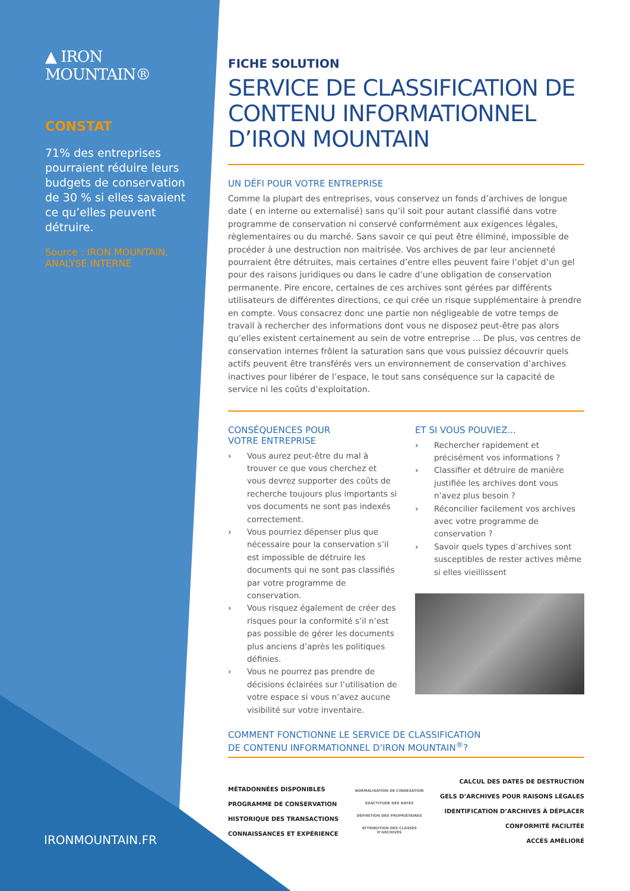▲ IRON MOUNTAIN®
CONSTAT
71% des entreprises pourraient réduire leurs budgets de conservation de 30 % si elles savaient ce qu’elles peuvent détruire.
Source : IRON MOUNTAIN, ANALYSE INTERNE
IRONMOUNTAIN.FR
FICHE SOLUTION
SERVICE DE CLASSIFICATION DE CONTENU INFORMATIONNEL D’IRON MOUNTAIN
UN DÉFI POUR VOTRE ENTREPRISE
Comme la plupart des entreprises, vous conservez un fonds d’archives de longue date ( en interne ou externalisé) sans qu’il soit pour autant classifié dans votre programme de conservation ni conservé conformément aux exigences légales, règlementaires ou du marché. Sans savoir ce qui peut être éliminé, impossible de procéder à une destruction non maitrisée. Vos archives de par leur ancienneté pourraient être détruites, mais certaines d’entre elles peuvent faire l’objet d’un gel pour des raisons juridiques ou dans le cadre d’une obligation de conservation permanente. Pire encore, certaines de ces archives sont gérées par différents utilisateurs de différentes directions, ce qui crée un risque supplémentaire à prendre en compte. Vous consacrez donc une partie non négligeable de votre temps de travail à rechercher des informations dont vous ne disposez peut-être pas alors qu’elles existent certainement au sein de votre entreprise ... De plus, vos centres de conservation internes frôlent la saturation sans que vous puissiez découvrir quels actifs peuvent être transférés vers un environnement de conservation d’archives inactives pour libérer de l’espace, le tout sans conséquence sur la capacité de service ni les coûts d’exploitation.
CONSÉQUENCES POUR
VOTRE ENTREPRISE
› Vous aurez peut-être du mal à trouver ce que vous cherchez et vous devrez supporter des coûts de recherche toujours plus importants si vos documents ne sont pas indexés correctement.
› Vous pourriez dépenser plus que nécessaire pour la conservation s’il est impossible de détruire les documents qui ne sont pas classifiés par votre programme de conservation.
› Vous risquez également de créer des risques pour la conformité s’il n’est pas possible de gérer les documents plus anciens d’après les politiques définies.
› Vous ne pourrez pas prendre de décisions éclairées sur l’utilisation de votre espace si vous n’avez aucune visibilité sur votre inventaire.
ET SI VOUS POUVIEZ...
› Rechercher rapidement et précisément vos informations ?
› Classifier et détruire de manière justifiée les archives dont vous n’avez plus besoin ?
› Réconcilier facilement vos archives avec votre programme de conservation ?
› Savoir quels types d’archives sont susceptibles de rester actives même si elles vieillissent
COMMENT FONCTIONNE LE SERVICE DE CLASSIFICATION
DE CONTENU INFORMATIONNEL D’IRON MOUNTAIN<sup>®</sup>?
MÉTADONNÉES DISPONIBLES
PROGRAMME DE CONSERVATION
HISTORIQUE DES TRANSACTIONS
CONNAISSANCES ET EXPÉRIENCE
NORMALISATION DE L’INDEXATION
EXACTITUDE DES DATES
DÉFINITION DES PROPRIÉTAIRES
ATTRIBUTION DES CLASSES D’ARCHIVES
CALCUL DES DATES DE DESTRUCTION
GELS D’ARCHIVES POUR RAISONS LÉGALES
IDENTIFICATION D’ARCHIVES À DÉPLACER
CONFORMITÉ FACILITÉE
ACCÈS AMÉLIORÉ